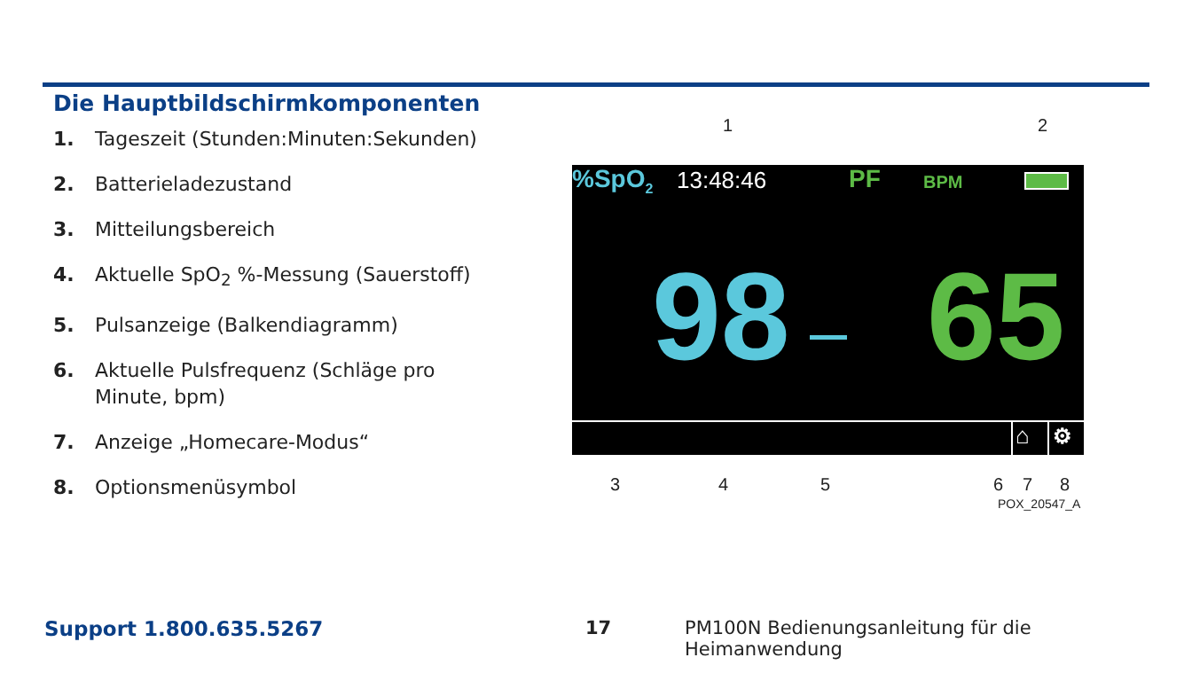Die Hauptbildschirmkomponenten
1. Tageszeit (Stunden:Minuten:Sekunden)
2. Batterieladezustand
3. Mitteilungsbereich
4. Aktuelle SpO<sub>2</sub> %-Messung (Sauerstoff)
5. Pulsanzeige (Balkendiagramm)
6. Aktuelle Pulsfrequenz (Schläge pro Minute, bpm)
7. Anzeige „Homecare-Modus“
8. Optionsmenüsymbol
1 2
%SpO<sub>2</sub> 13:48:46 PF BPM
98 65
⌂ ⚙
3 4 5 6 7 8
POX_20547_A
Support 1.800.635.5267 17
PM100N Bedienungsanleitung für die Heimanwendung